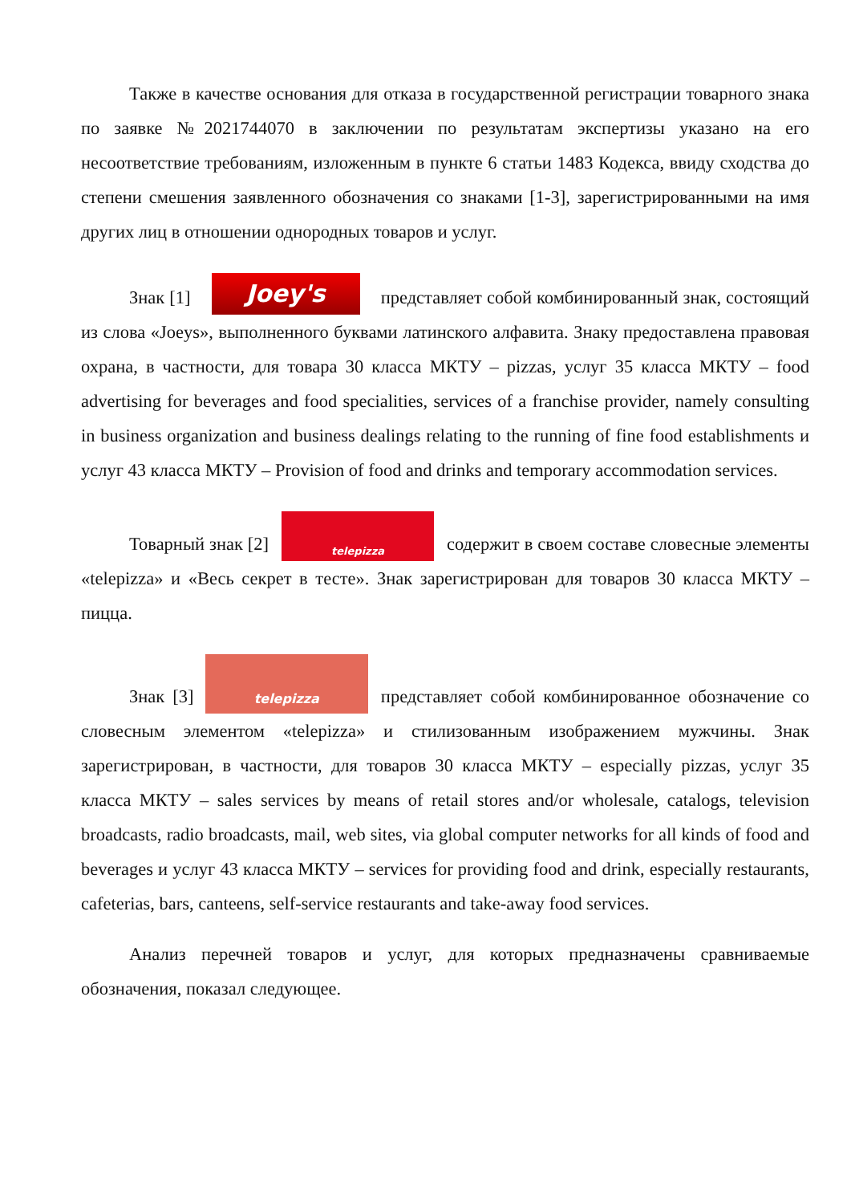Также в качестве основания для отказа в государственной регистрации товарного знака по заявке №2021744070 в заключении по результатам экспертизы указано на его несоответствие требованиям, изложенным в пункте 6 статьи 1483 Кодекса, ввиду сходства до степени смешения заявленного обозначения со знаками [1-3], зарегистрированными на имя других лиц в отношении однородных товаров и услуг.
Знак [1] Joey's представляет собой комбинированный знак, состоящий из слова «Joeys», выполненного буквами латинского алфавита. Знаку предоставлена правовая охрана, в частности, для товара 30 класса МКТУ – pizzas, услуг 35 класса МКТУ – food advertising for beverages and food specialities, services of a franchise provider, namely consulting in business organization and business dealings relating to the running of fine food establishments и услуг 43 класса МКТУ – Provision of food and drinks and temporary accommodation services.
Товарный знак [2] telepizza содержит в своем составе словесные элементы «telepizza» и «Весь секрет в тесте». Знак зарегистрирован для товаров 30 класса МКТУ – пицца.
Знак [3] telepizza представляет собой комбинированное обозначение со словесным элементом «telepizza» и стилизованным изображением мужчины. Знак зарегистрирован, в частности, для товаров 30 класса МКТУ – especially pizzas, услуг 35 класса МКТУ – sales services by means of retail stores and/or wholesale, catalogs, television broadcasts, radio broadcasts, mail, web sites, via global computer networks for all kinds of food and beverages и услуг 43 класса МКТУ – services for providing food and drink, especially restaurants, cafeterias, bars, canteens, self-service restaurants and take-away food services.
Анализ перечней товаров и услуг, для которых предназначены сравниваемые обозначения, показал следующее.